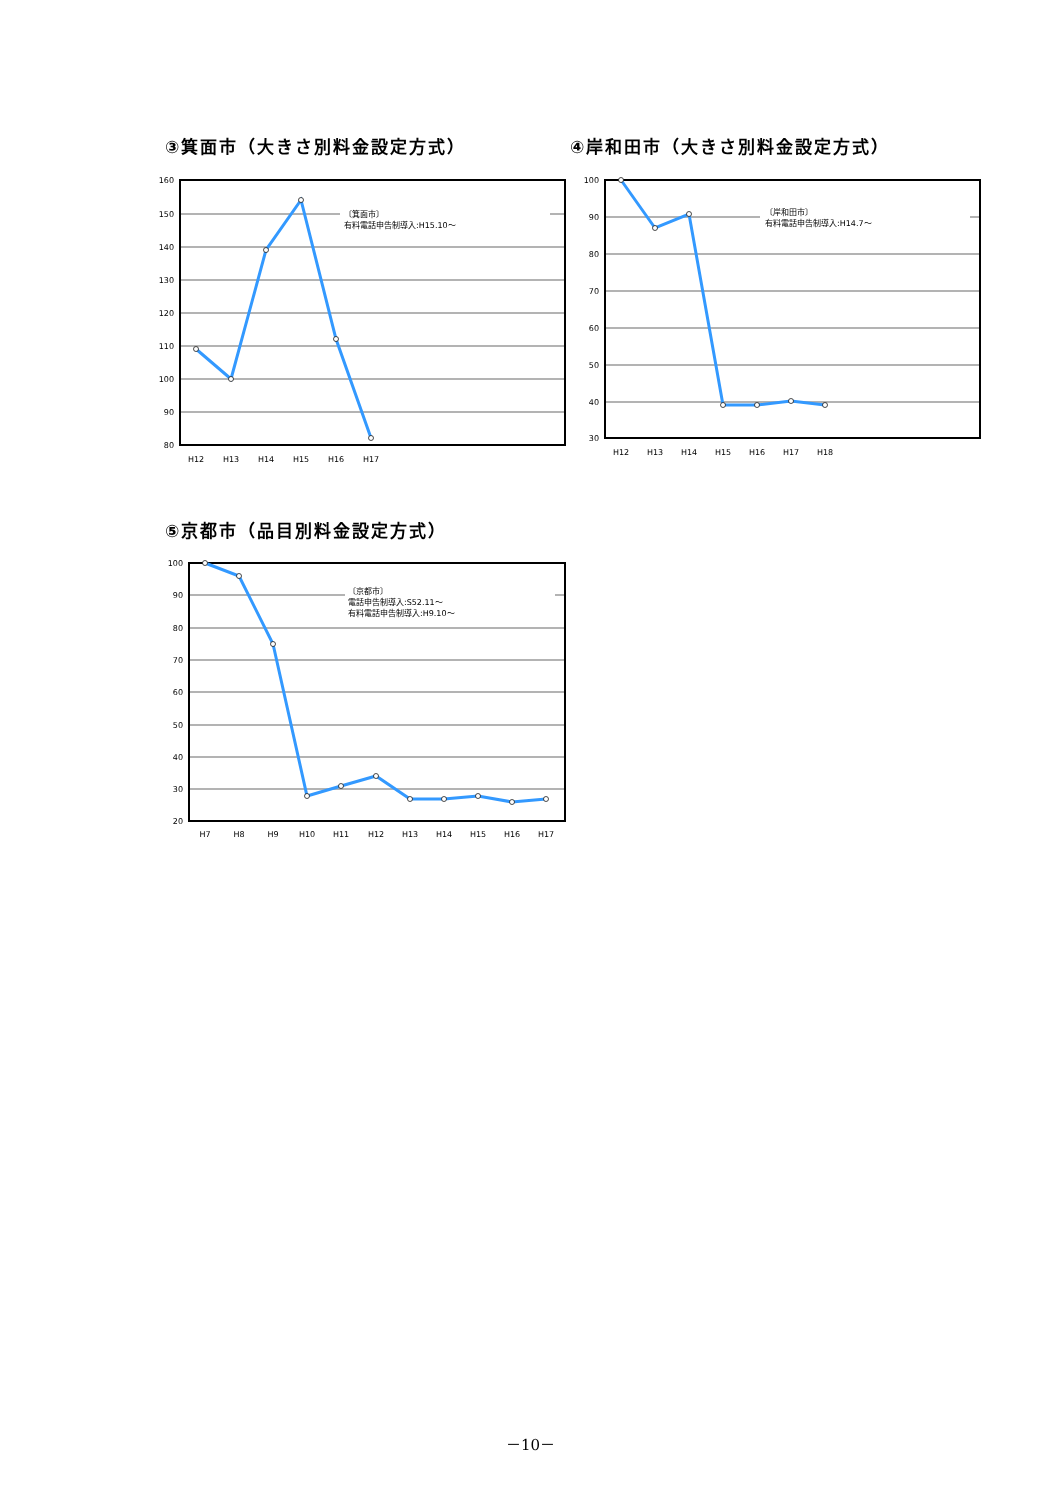③箕面市（大きさ別料金設定方式） ④岸和田市（大きさ別料金設定方式）
160
150
140
130
120
110
100
90
80
〔箕面市〕
有料電話申告制導入:H15.10～
H12
H13
H14
H15
H16
H17
100
90
80
70
60
50
40
30
〔岸和田市〕
有料電話申告制導入:H14.7～
H12
H13
H14
H15
H16
H17
H18
⑤京都市（品目別料金設定方式）
100
90
80
70
60
50
40
30
20
〔京都市〕
電話申告制導入:S52.11～
有料電話申告制導入:H9.10～
H7
H8
H9
H10
H11
H12
H13
H14
H15
H16
H17
－10－